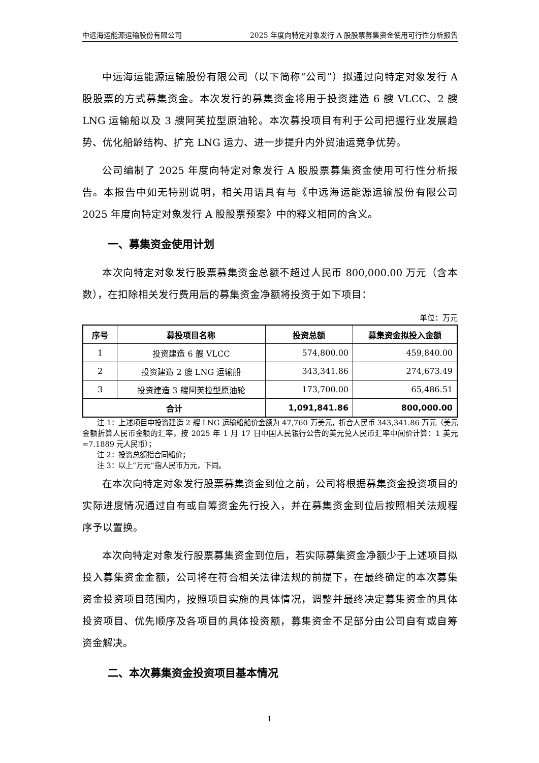中远海运能源运输股份有限公司 2025 年度向特定对象发行 A 股股票募集资金使用可行性分析报告
中远海运能源运输股份有限公司（以下简称“公司”）拟通过向特定对象发行 A 股股票的方式募集资金。本次发行的募集资金将用于投资建造 6 艘 VLCC、2 艘 LNG 运输船以及 3 艘阿芙拉型原油轮。本次募投项目有利于公司把握行业发展趋势、优化船龄结构、扩充 LNG 运力、进一步提升内外贸油运竞争优势。
公司编制了 2025 年度向特定对象发行 A 股股票募集资金使用可行性分析报告。本报告中如无特别说明，相关用语具有与《中远海运能源运输股份有限公司 2025 年度向特定对象发行 A 股股票预案》中的释义相同的含义。
一、募集资金使用计划
本次向特定对象发行股票募集资金总额不超过人民币 800,000.00 万元（含本数），在扣除相关发行费用后的募集资金净额将投资于如下项目：
单位：万元
| 序号 | 募投项目名称 | 投资总额 | 募集资金拟投入金额 |
| --- | --- | --- | --- |
| 1 | 投资建造 6 艘 VLCC | 574,800.00 | 459,840.00 |
| 2 | 投资建造 2 艘 LNG 运输船 | 343,341.86 | 274,673.49 |
| 3 | 投资建造 3 艘阿芙拉型原油轮 | 173,700.00 | 65,486.51 |
| 合计 | | 1,091,841.86 | 800,000.00 |
注 1：上述项目中投资建造 2 艘 LNG 运输船船价金额为 47,760 万美元，折合人民币 343,341.86 万元（美元金额折算人民币金额的汇率，按 2025 年 1 月 17 日中国人民银行公告的美元兑人民币汇率中间价计算：1 美元=7.1889 元人民币）；
注 2：投资总额指合同船价；
注 3：以上“万元”指人民币万元，下同。
在本次向特定对象发行股票募集资金到位之前，公司将根据募集资金投资项目的实际进度情况通过自有或自筹资金先行投入，并在募集资金到位后按照相关法规程序予以置换。
本次向特定对象发行股票募集资金到位后，若实际募集资金净额少于上述项目拟投入募集资金金额，公司将在符合相关法律法规的前提下，在最终确定的本次募集资金投资项目范围内，按照项目实施的具体情况，调整并最终决定募集资金的具体投资项目、优先顺序及各项目的具体投资额，募集资金不足部分由公司自有或自筹资金解决。
二、本次募集资金投资项目基本情况
1